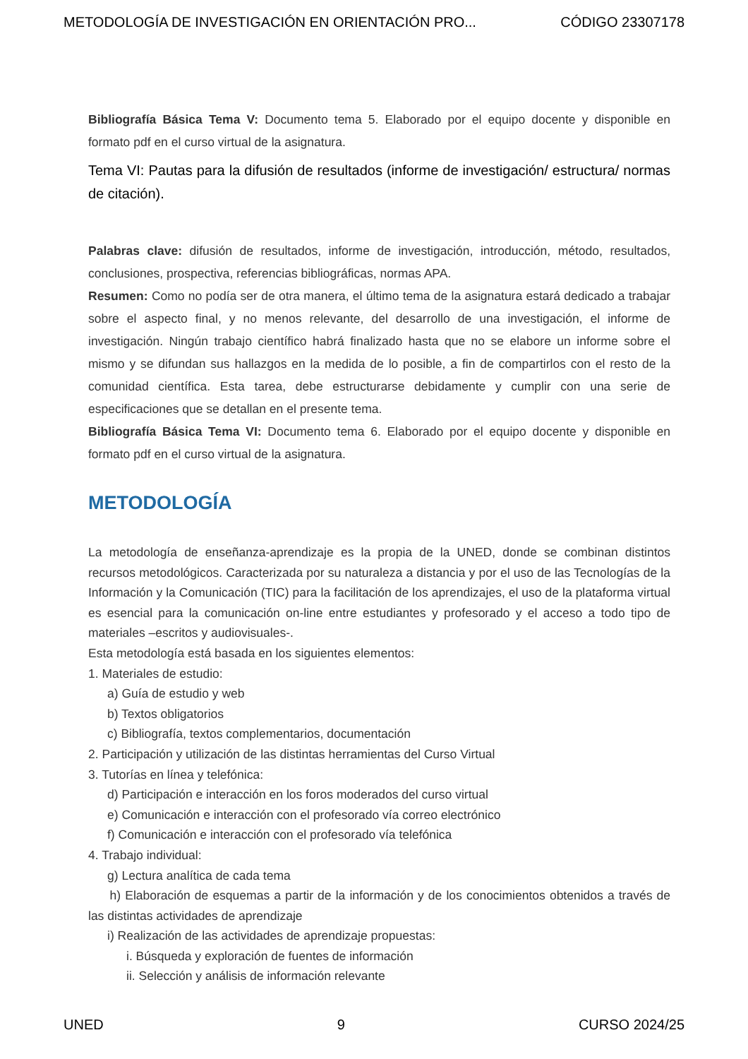METODOLOGÍA DE INVESTIGACIÓN EN ORIENTACIÓN PRO... CÓDIGO 23307178
Bibliografía Básica Tema V: Documento tema 5. Elaborado por el equipo docente y disponible en formato pdf en el curso virtual de la asignatura.
Tema VI: Pautas para la difusión de resultados (informe de investigación/ estructura/ normas de citación).
Palabras clave: difusión de resultados, informe de investigación, introducción, método, resultados, conclusiones, prospectiva, referencias bibliográficas, normas APA.
Resumen: Como no podía ser de otra manera, el último tema de la asignatura estará dedicado a trabajar sobre el aspecto final, y no menos relevante, del desarrollo de una investigación, el informe de investigación. Ningún trabajo científico habrá finalizado hasta que no se elabore un informe sobre el mismo y se difundan sus hallazgos en la medida de lo posible, a fin de compartirlos con el resto de la comunidad científica. Esta tarea, debe estructurarse debidamente y cumplir con una serie de especificaciones que se detallan en el presente tema.
Bibliografía Básica Tema VI: Documento tema 6. Elaborado por el equipo docente y disponible en formato pdf en el curso virtual de la asignatura.
METODOLOGÍA
La metodología de enseñanza-aprendizaje es la propia de la UNED, donde se combinan distintos recursos metodológicos. Caracterizada por su naturaleza a distancia y por el uso de las Tecnologías de la Información y la Comunicación (TIC) para la facilitación de los aprendizajes, el uso de la plataforma virtual es esencial para la comunicación on-line entre estudiantes y profesorado y el acceso a todo tipo de materiales –escritos y audiovisuales-.
Esta metodología está basada en los siguientes elementos:
1. Materiales de estudio:
a) Guía de estudio y web
b) Textos obligatorios
c) Bibliografía, textos complementarios, documentación
2. Participación y utilización de las distintas herramientas del Curso Virtual
3. Tutorías en línea y telefónica:
d) Participación e interacción en los foros moderados del curso virtual
e) Comunicación e interacción con el profesorado vía correo electrónico
f) Comunicación e interacción con el profesorado vía telefónica
4. Trabajo individual:
g) Lectura analítica de cada tema
h) Elaboración de esquemas a partir de la información y de los conocimientos obtenidos a través de las distintas actividades de aprendizaje
i) Realización de las actividades de aprendizaje propuestas:
i. Búsqueda y exploración de fuentes de información
ii. Selección y análisis de información relevante
UNED 9 CURSO 2024/25